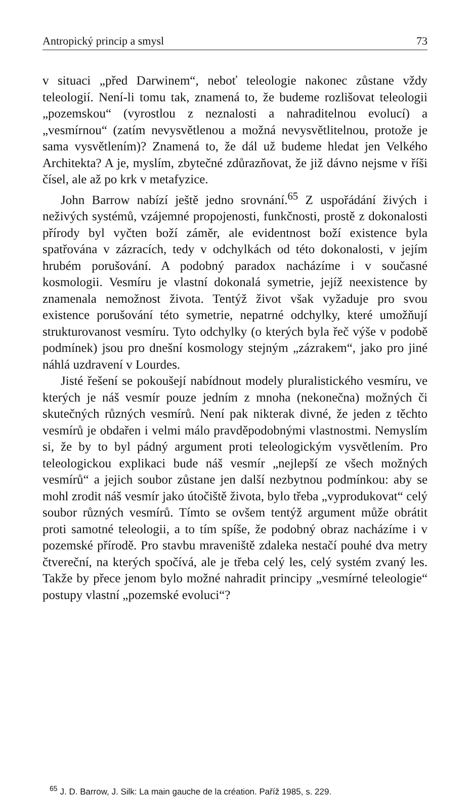Antropický princip a smysl 73
v situaci „před Darwinem“, neboť teleologie nakonec zůstane vždy teleologií. Není-li tomu tak, znamená to, že budeme rozlišovat teleologii „pozemskou“ (vyrostlou z neznalosti a nahraditelnou evolucí) a „vesmírnou“ (zatím nevysvětlenou a možná nevysvětlitelnou, protože je sama vysvětlením)? Znamená to, že dál už budeme hledat jen Velkého Architekta? A je, myslím, zbytečné zdůrazňovat, že již dávno nejsme v říši čísel, ale až po krk v metafyzice.
John Barrow nabízí ještě jedno srovnání.<sup>65</sup> Z uspořádání živých i neživých systémů, vzájemné propojenosti, funkčnosti, prostě z dokonalosti přírody byl vyčten boží záměr, ale evidentnost boží existence byla spatřována v zázracích, tedy v odchylkách od této dokonalosti, v jejím hrubém porušování. A podobný paradox nacházíme i v současné kosmologii. Vesmíru je vlastní dokonalá symetrie, jejíž neexistence by znamenala nemožnost života. Tentýž život však vyžaduje pro svou existence porušování této symetrie, nepatrné odchylky, které umožňují strukturovanost vesmíru. Tyto odchylky (o kterých byla řeč výše v podobě podmínek) jsou pro dnešní kosmology stejným „zázrakem“, jako pro jiné náhlá uzdravení v Lourdes.
Jisté řešení se pokoušejí nabídnout modely pluralistického vesmíru, ve kterých je náš vesmír pouze jedním z mnoha (nekonečna) možných či skutečných různých vesmírů. Není pak nikterak divné, že jeden z těchto vesmírů je obdařen i velmi málo pravděpodobnými vlastnostmi. Nemyslím si, že by to byl pádný argument proti teleologickým vysvětlením. Pro teleologickou explikaci bude náš vesmír „nejlepší ze všech možných vesmírů“ a jejich soubor zůstane jen další nezbytnou podmínkou: aby se mohl zrodit náš vesmír jako útočiště života, bylo třeba „vyprodukovat“ celý soubor různých vesmírů. Tímto se ovšem tentýž argument může obrátit proti samotné teleologii, a to tím spíše, že podobný obraz nacházíme i v pozemské přírodě. Pro stavbu mraveniště zdaleka nestačí pouhé dva metry čtvereční, na kterých spočívá, ale je třeba celý les, celý systém zvaný les. Takže by přece jenom bylo možné nahradit principy „vesmírné teleologie“ postupy vlastní „pozemské evoluci“?
<sup>65</sup> J. D. Barrow, J. Silk: La main gauche de la création. Paříž 1985, s. 229.